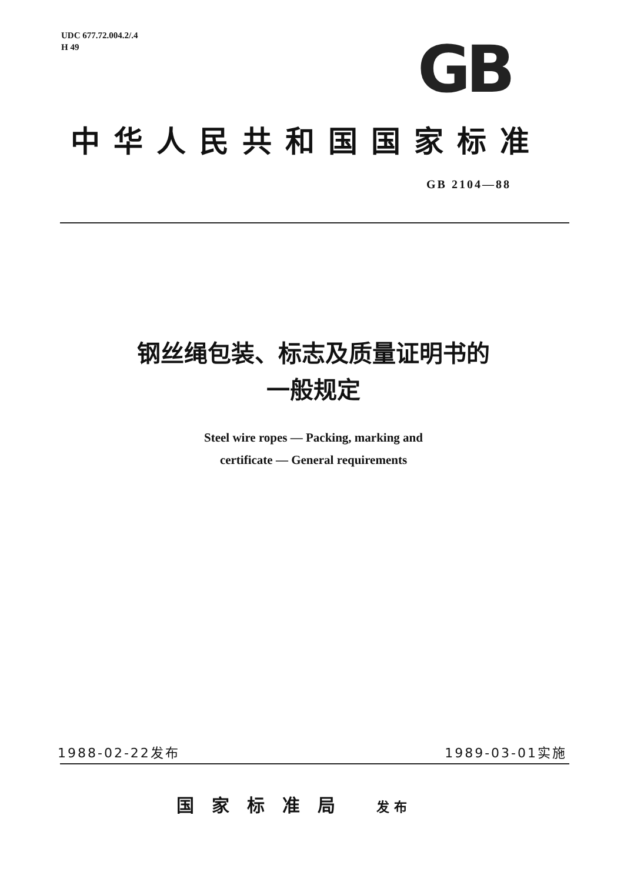UDC 677.72.004.2/.4
H 49
GB
中华人民共和国国家标准
GB 2104—88
钢丝绳包装、标志及质量证明书的
一般规定
Steel wire ropes — Packing, marking and
certificate — General requirements
1988-02-22发布 1989-03-01实施
国家标准局 发布